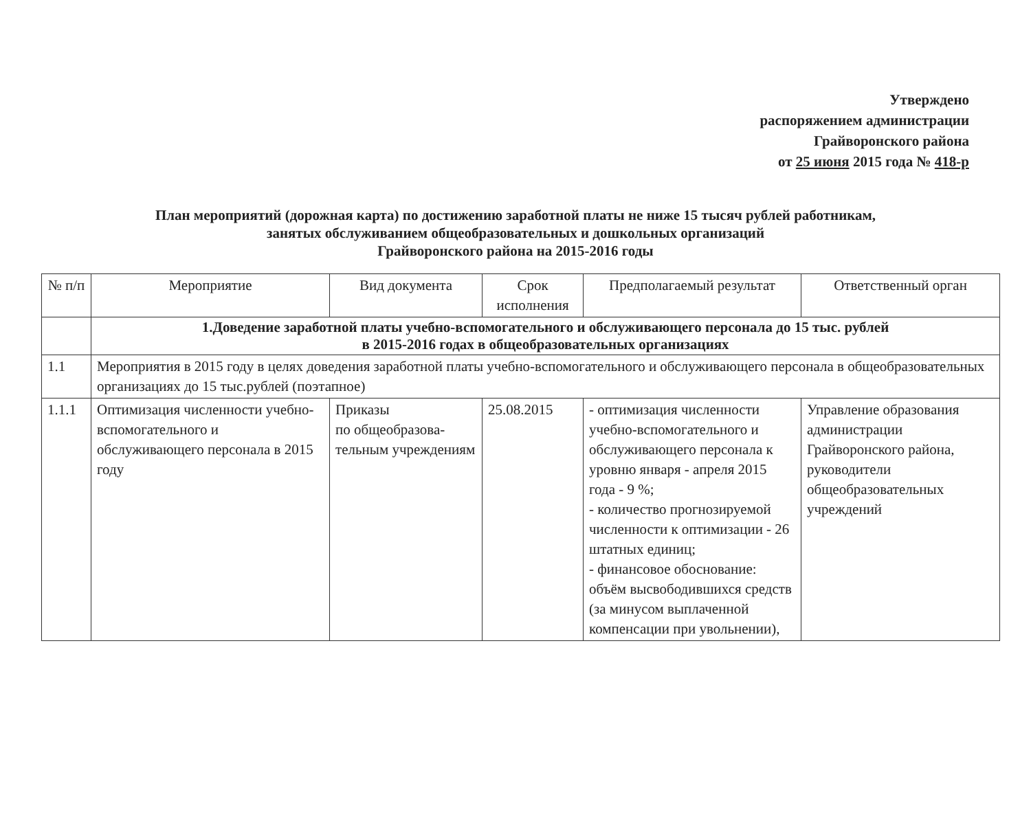Утверждено
распоряжением администрации
Грайворонского района
от 25 июня 2015 года № 418-р
План мероприятий (дорожная карта) по достижению заработной платы не ниже 15 тысяч рублей работникам,
занятых обслуживанием общеобразовательных и дошкольных организаций
Грайворонского района на 2015-2016 годы
| № п/п | Мероприятие | Вид документа | Срок исполнения | Предполагаемый результат | Ответственный орган |
| --- | --- | --- | --- | --- | --- |
| | 1.Доведение заработной платы учебно-вспомогательного и обслуживающего персонала до 15 тыс. рублей в 2015-2016 годах в общеобразовательных организациях | | | | |
| 1.1 | Мероприятия в 2015 году в целях доведения заработной платы учебно-вспомогательного и обслуживающего персонала в общеобразовательных организациях до 15 тыс.рублей (поэтапное) | | | | |
| 1.1.1 | Оптимизация численности учебно-вспомогательного и обслуживающего персонала в 2015 году | Приказы по общеобразова-тельным учреждениям | 25.08.2015 | - оптимизация численности учебно-вспомогательного и обслуживающего персонала к уровню января - апреля 2015 года - 9 %; - количество прогнозируемой численности к оптимизации - 26 штатных единиц; - финансовое обоснование: объём высвободившихся средств (за минусом выплаченной компенсации при увольнении), | Управление образования администрации Грайворонского района, руководители общеобразовательных учреждений |